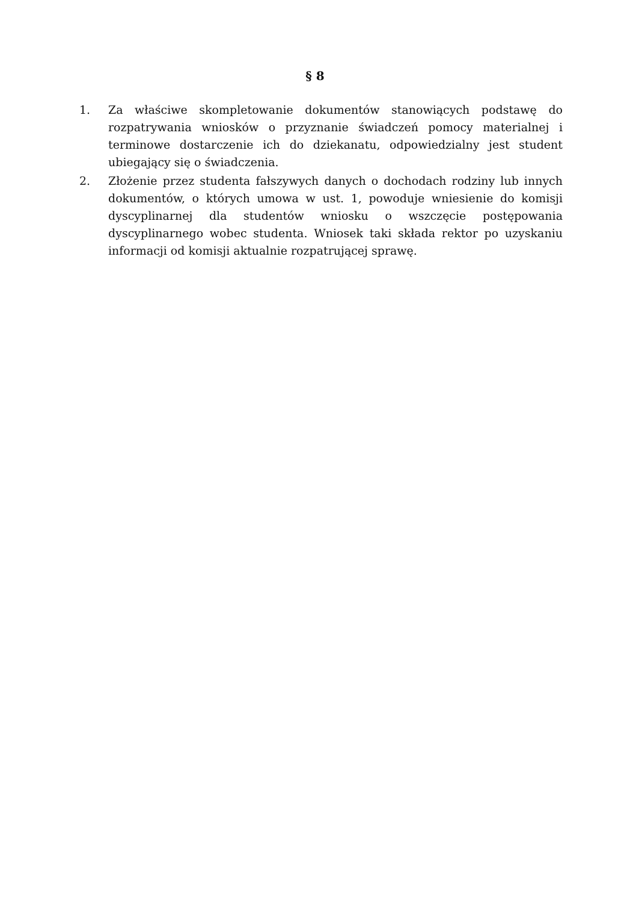§ 8
1. Za właściwe skompletowanie dokumentów stanowiących podstawę do rozpatrywania wniosków o przyznanie świadczeń pomocy materialnej i terminowe dostarczenie ich do dziekanatu, odpowiedzialny jest student ubiegający się o świadczenia.
2. Złożenie przez studenta fałszywych danych o dochodach rodziny lub innych dokumentów, o których umowa w ust. 1, powoduje wniesienie do komisji dyscyplinarnej dla studentów wniosku o wszczęcie postępowania dyscyplinarnego wobec studenta. Wniosek taki składa rektor po uzyskaniu informacji od komisji aktualnie rozpatrującej sprawę.